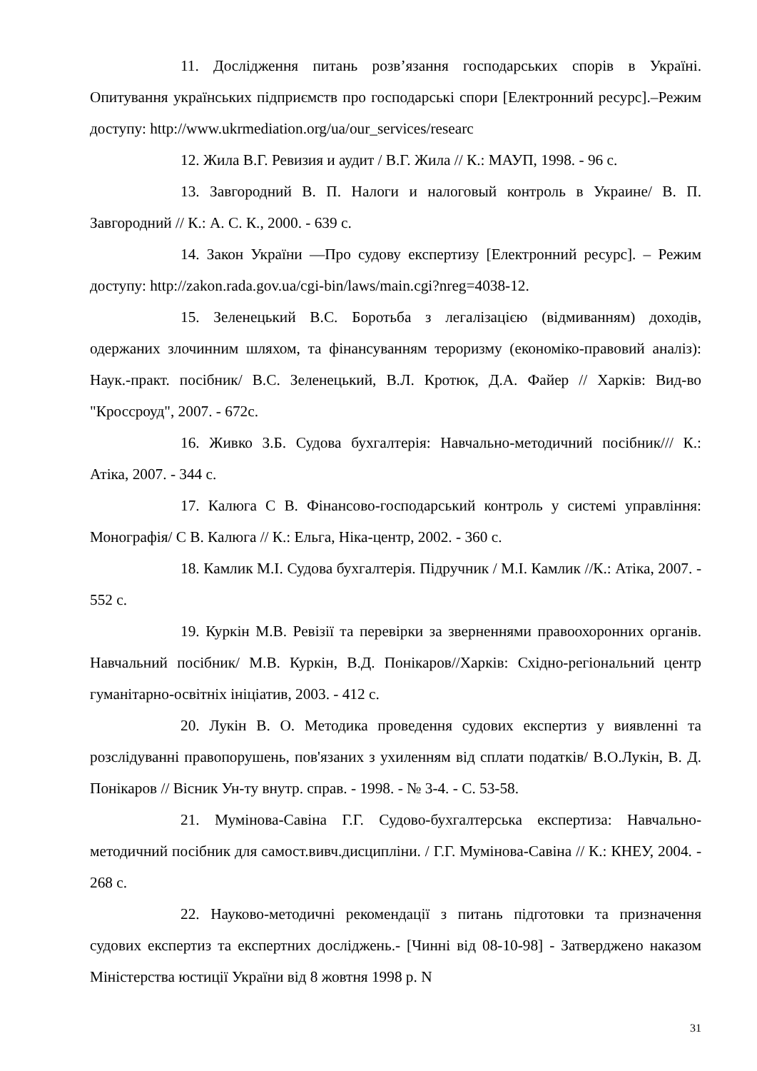11. Дослідження питань розв’язання господарських спорів в Україні. Опитування українських підприємств про господарські спори [Електронний ресурс].–Режим доступу: http://www.ukrmediation.org/ua/our_services/researc
12. Жила В.Г. Ревизия и аудит / В.Г. Жила // К.: МАУП, 1998. - 96 с.
13. Завгородний В. П. Налоги и налоговый контроль в Украине/ В. П. Завгородний // К.: А. С. К., 2000. - 639 с.
14. Закон України ―Про судову експертизу [Електронний ресурс]. – Режим доступу: http://zakon.rada.gov.ua/cgi-bin/laws/main.cgi?nreg=4038-12.
15. Зеленецький В.С. Боротьба з легалізацією (відмиванням) доходів, одержаних злочинним шляхом, та фінансуванням тероризму (економіко-правовий аналіз): Наук.-практ. посібник/ В.С. Зеленецький, В.Л. Кротюк, Д.А. Файер // Харків: Вид-во "Кроссроуд", 2007. - 672с.
16. Живко З.Б. Судова бухгалтерія: Навчально-методичний посібник/// К.: Атіка, 2007. - 344 с.
17. Калюга С В. Фінансово-господарський контроль у системі управління: Монографія/ С В. Калюга // К.: Ельга, Ніка-центр, 2002. - 360 с.
18. Камлик М.І. Судова бухгалтерія. Підручник / М.І. Камлик //К.: Атіка, 2007. - 552 с.
19. Куркін М.В. Ревізії та перевірки за зверненнями правоохоронних органів. Навчальний посібник/ М.В. Куркін, В.Д. Понікаров//Харків: Східно-регіональний центр гуманітарно-освітніх ініціатив, 2003. - 412 с.
20. Лукін В. О. Методика проведення судових експертиз у виявленні та розслідуванні правопорушень, пов'язаних з ухиленням від сплати податків/ В.О.Лукін, В. Д. Понікаров // Вісник Ун-ту внутр. справ. - 1998. - № 3-4. - С. 53-58.
21. Мумінова-Савіна Г.Г. Судово-бухгалтерська експертиза: Навчально-методичний посібник для самост.вивч.дисципліни. / Г.Г. Мумінова-Савіна // К.: КНЕУ, 2004. - 268 с.
22. Науково-методичні рекомендації з питань підготовки та призначення судових експертиз та експертних досліджень.- [Чинні від 08-10-98] - Затверджено наказом Міністерства юстиції України від 8 жовтня 1998 р. N
31